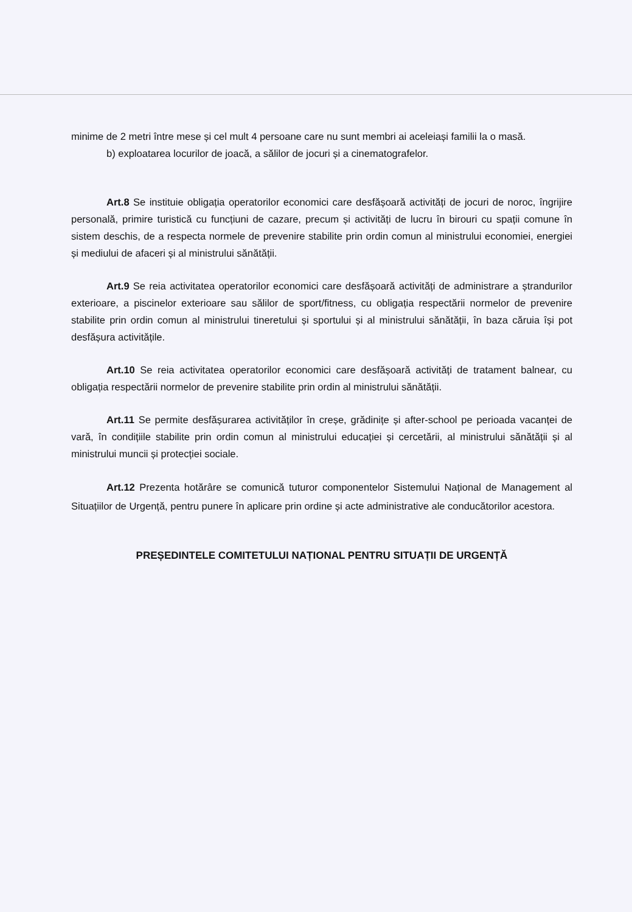minime de 2 metri între mese și cel mult 4 persoane care nu sunt membri ai aceleiași familii la o masă.
b) exploatarea locurilor de joacă, a sălilor de jocuri și a cinematografelor.
Art.8 Se instituie obligația operatorilor economici care desfășoară activități de jocuri de noroc, îngrijire personală, primire turistică cu funcțiuni de cazare, precum și activități de lucru în birouri cu spații comune în sistem deschis, de a respecta normele de prevenire stabilite prin ordin comun al ministrului economiei, energiei și mediului de afaceri și al ministrului sănătății.
Art.9 Se reia activitatea operatorilor economici care desfășoară activități de administrare a ștrandurilor exterioare, a piscinelor exterioare sau sălilor de sport/fitness, cu obligația respectării normelor de prevenire stabilite prin ordin comun al ministrului tineretului și sportului și al ministrului sănătății, în baza căruia își pot desfășura activitățile.
Art.10 Se reia activitatea operatorilor economici care desfășoară activități de tratament balnear, cu obligația respectării normelor de prevenire stabilite prin ordin al ministrului sănătății.
Art.11 Se permite desfășurarea activităților în creșe, grădinițe și after-school pe perioada vacanței de vară, în condițiile stabilite prin ordin comun al ministrului educației și cercetării, al ministrului sănătății și al ministrului muncii și protecției sociale.
Art.12 Prezenta hotărâre se comunică tuturor componentelor Sistemului Național de Management al Situațiilor de Urgență, pentru punere în aplicare prin ordine și acte administrative ale conducătorilor acestora.
PREȘEDINTELE COMITETULUI NAȚIONAL PENTRU SITUAȚII DE URGENȚĂ